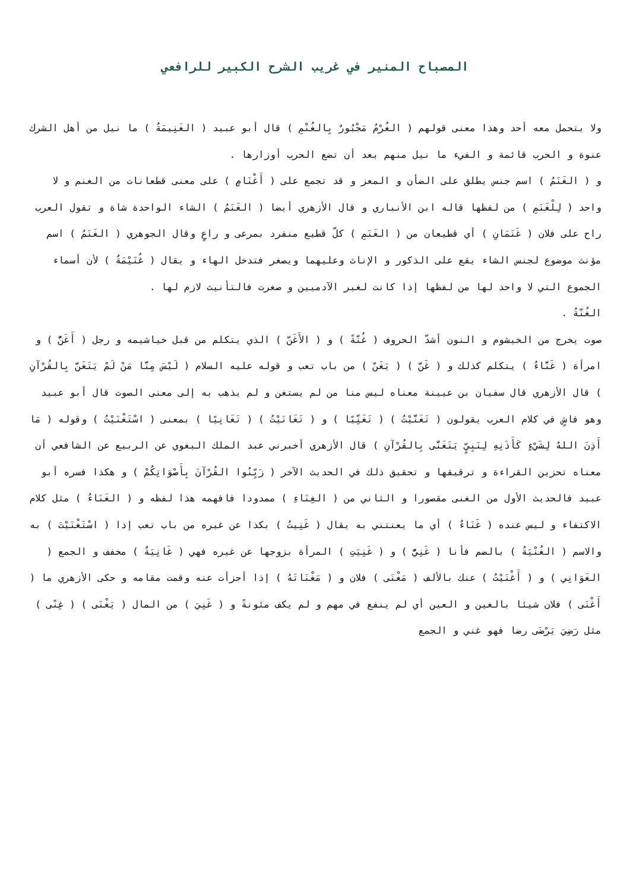المصباح المنير في غريب الشرح الكبير للرافعي
ولا يتحمل معه أحد وهذا معنى قولهم ( الغُرْمُ مَجْبُورٌ بِالغُنْمِ ) قال أبو عبيد ( الغَنِيمَةُ ) ما نيل من أهل الشرك عنوة و الحرب قائمة و الفيء ما نيل منهم بعد أن تضع الحرب أوزارها .
و ( الغَنَمُ ) اسم جنس يطلق على الضأن و المعز و قد تجمع على ( أَغْنَامٍ ) على معنى قطعانات من الغنم و لا واحد ( لِلْغَنَمِ ) من لفظها قاله ابن الأنباري و قال الأزهري أيضا ( الغَنَمُ ) الشاء الواحدة شاة و تقول العرب راح على فلان ( غَنَمَانِ ) أي قطيعان من ( الغَنَمِ ) كلّ قطيع منفرد بمرعى و راعٍ وقال الجوهري ( الغَنَمُ ) اسم مؤنث موضوع لجنس الشاء يقع على الذكور و الإناث وعليهما ويصغر فتدخل الهاء و يقال ( غُنَيْمَةٌ ) لأن أسماء الجموع التي لا واحد لها من لفظها إذا كانت لغير الآدميين و صغرت فالتأنيث لازم لها .
الغُنّةُ .
صوت يخرج من الخيشوم و النون أشدّ الحروف ( غُنّةً ) و ( الأَغَنّ ) الذي يتكلم من قبل خياشيمه و رجل ( أَغَنُّ ) و امرأة ( غَنَّاءُ ) يتكلم كذلك و ( غَنَّ ) ( يَغَنّ ) من باب تعب و قوله عليه السلام ( لَيْسَ مِنَّا مَنْ لَمْ يَتَغَنَّ بِالقُرْآنِ ) قال الأزهري قال سفيان بن عيينة معناه ليس منا من لم يستغن و لم يذهب به إلى معنى الصوت قال أبو عبيد وهو فاشٍ في كلام العرب يقولون ( تَغَنَّيْتُ ) ( تَغَنِّيًا ) و ( تَغَانَيْتُ ) ( تَغَانِيًا ) بمعنى ( اسْتَغْنَيْتُ ) وقوله ( مَا أَذِنَ اللهُ لِشَيْءٍ كَأَذَنِهِ لِنَبِيٍّ يَتَغَنَّى بِالقُرْآنِ ) قال الأزهري أخبرني عبد الملك البغوي عن الربيع عن الشافعي أن معناه تحزين القراءة و ترقيقها و تحقيق ذلك في الحديث الآخر ( زَيِّنُوا القُرْآنَ بِأَصْوَاتِكُمْ ) و هكذا فسره أبو عبيد فالحديث الأول من الغنى مقصورا و الثاني من ( الغِنَاءِ ) ممدودا فافهمه هذا لفظه و ( الغَنَاءُ ) مثل كلام الاكتفاء و ليس عنده ( غَنَاءٌ ) أي ما يعنتني به يقال ( غَنِيتُ ) بكذا عن غيره من باب تعب إذا ( اسْتَغْنَيْتَ ) به والاسم ( الغُنْيَةُ ) بالضم فأنا ( غَنِيٌّ ) و ( غَنِيَتِ ) المرأة بزوجها عن غيره فهي ( غَانِيَةٌ ) مخفف و الجمع ( الغَوَانِي ) و ( أَغْنَيْتُ ) عنك بالألف ( مَغْنَى ) فلان و ( مَغْنَاتَهُ ) إذا أجزأت عنه وقمت مقامه و حكى الأزهري ما ( أَغْنَى ) فلان شيئا بالغين و العين أي لم ينفع في مهم و لم يكف مئونةً و ( غَنِيَ ) من المال ( يَغْنَى ) ( غِنًى ) مثل رَضِيَ يَرْضَى رضا فهو غني و الجمع